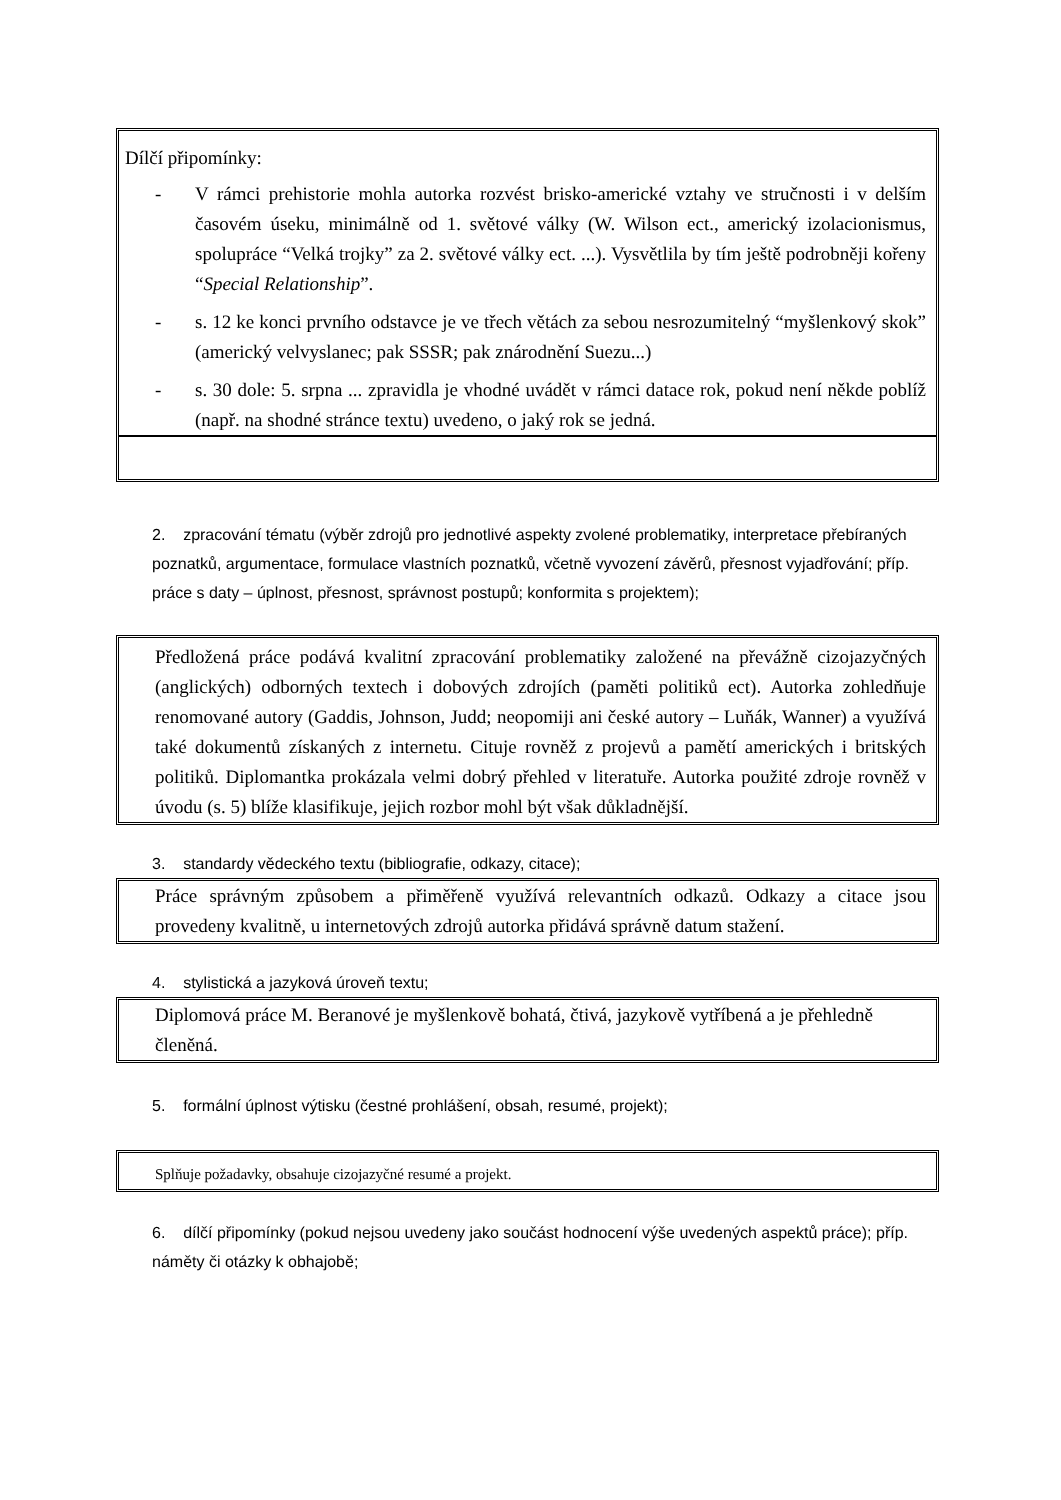Dílčí připomínky:
- V rámci prehistorie mohla autorka rozvést brisko-americké vztahy ve stručnosti i v delším časovém úseku, minimálně od 1. světové války (W. Wilson ect., americký izolacionismus, spolupráce “Velká trojky” za 2. světové války ect. ...). Vysvětlila by tím ještě podrobněji kořeny “Special Relationship”.
- s. 12 ke konci prvního odstavce je ve třech větách za sebou nesrozumitelný “myšlenkový skok” (americký velvyslanec; pak SSSR; pak znárodnění Suezu...)
- s. 30 dole: 5. srpna ... zpravidla je vhodné uvádět v rámci datace rok, pokud není někde poblíž (např. na shodné stránce textu) uvedeno, o jaký rok se jedná.
2. zpracování tématu (výběr zdrojů pro jednotlivé aspekty zvolené problematiky, interpretace přebíraných poznatků, argumentace, formulace vlastních poznatků, včetně vyvození závěrů, přesnost vyjadřování; příp. práce s daty – úplnost, přesnost, správnost postupů; konformita s projektem);
Předložená práce podává kvalitní zpracování problematiky založené na převážně cizojazyčných (anglických) odborných textech i dobových zdrojích (paměti politiků ect). Autorka zohledňuje renomované autory (Gaddis, Johnson, Judd; neopomiji ani české autory – Luňák, Wanner) a využívá také dokumentů získaných z internetu. Cituje rovněž z projevů a pamětí amerických i britských politiků. Diplomantka prokázala velmi dobrý přehled v literatuře. Autorka použité zdroje rovněž v úvodu (s. 5) blíže klasifikuje, jejich rozbor mohl být však důkladnější.
3. standardy vědeckého textu (bibliografie, odkazy, citace);
Práce správným způsobem a přiměřeně využívá relevantních odkazů. Odkazy a citace jsou provedeny kvalitně, u internetových zdrojů autorka přidává správně datum stažení.
4. stylistická a jazyková úroveň textu;
Diplomová práce M. Beranové je myšlenkově bohatá, čtivá, jazykově vytříbená a je přehledně členěná.
5. formální úplnost výtisku (čestné prohlášení, obsah, resumé, projekt);
Splňuje požadavky, obsahuje cizojazyčné resumé a projekt.
6. dílčí připomínky (pokud nejsou uvedeny jako součást hodnocení výše uvedených aspektů práce); příp. náměty či otázky k obhajobě;